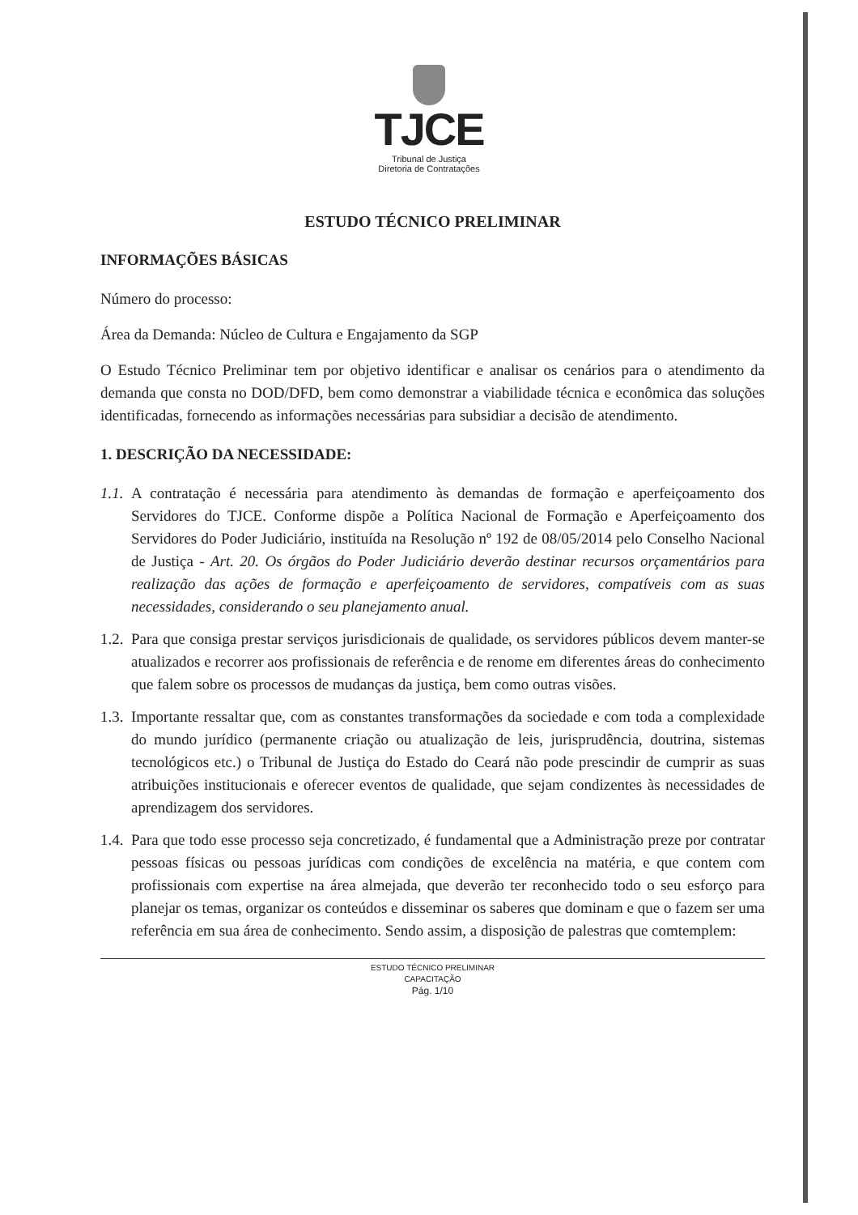TJCE
Tribunal de Justiça
Diretoria de Contratações
ESTUDO TÉCNICO PRELIMINAR
INFORMAÇÕES BÁSICAS
Número do processo:
Área da Demanda: Núcleo de Cultura e Engajamento da SGP
O Estudo Técnico Preliminar tem por objetivo identificar e analisar os cenários para o atendimento da demanda que consta no DOD/DFD, bem como demonstrar a viabilidade técnica e econômica das soluções identificadas, fornecendo as informações necessárias para subsidiar a decisão de atendimento.
1. DESCRIÇÃO DA NECESSIDADE:
1.1. A contratação é necessária para atendimento às demandas de formação e aperfeiçoamento dos Servidores do TJCE. Conforme dispõe a Política Nacional de Formação e Aperfeiçoamento dos Servidores do Poder Judiciário, instituída na Resolução nº 192 de 08/05/2014 pelo Conselho Nacional de Justiça - Art. 20. Os órgãos do Poder Judiciário deverão destinar recursos orçamentários para realização das ações de formação e aperfeiçoamento de servidores, compatíveis com as suas necessidades, considerando o seu planejamento anual.
1.2. Para que consiga prestar serviços jurisdicionais de qualidade, os servidores públicos devem manter-se atualizados e recorrer aos profissionais de referência e de renome em diferentes áreas do conhecimento que falem sobre os processos de mudanças da justiça, bem como outras visões.
1.3. Importante ressaltar que, com as constantes transformações da sociedade e com toda a complexidade do mundo jurídico (permanente criação ou atualização de leis, jurisprudência, doutrina, sistemas tecnológicos etc.) o Tribunal de Justiça do Estado do Ceará não pode prescindir de cumprir as suas atribuições institucionais e oferecer eventos de qualidade, que sejam condizentes às necessidades de aprendizagem dos servidores.
1.4. Para que todo esse processo seja concretizado, é fundamental que a Administração preze por contratar pessoas físicas ou pessoas jurídicas com condições de excelência na matéria, e que contem com profissionais com expertise na área almejada, que deverão ter reconhecido todo o seu esforço para planejar os temas, organizar os conteúdos e disseminar os saberes que dominam e que o fazem ser uma referência em sua área de conhecimento. Sendo assim, a disposição de palestras que comtemplem:
ESTUDO TÉCNICO PRELIMINAR
CAPACITAÇÃO
Pág. 1/10